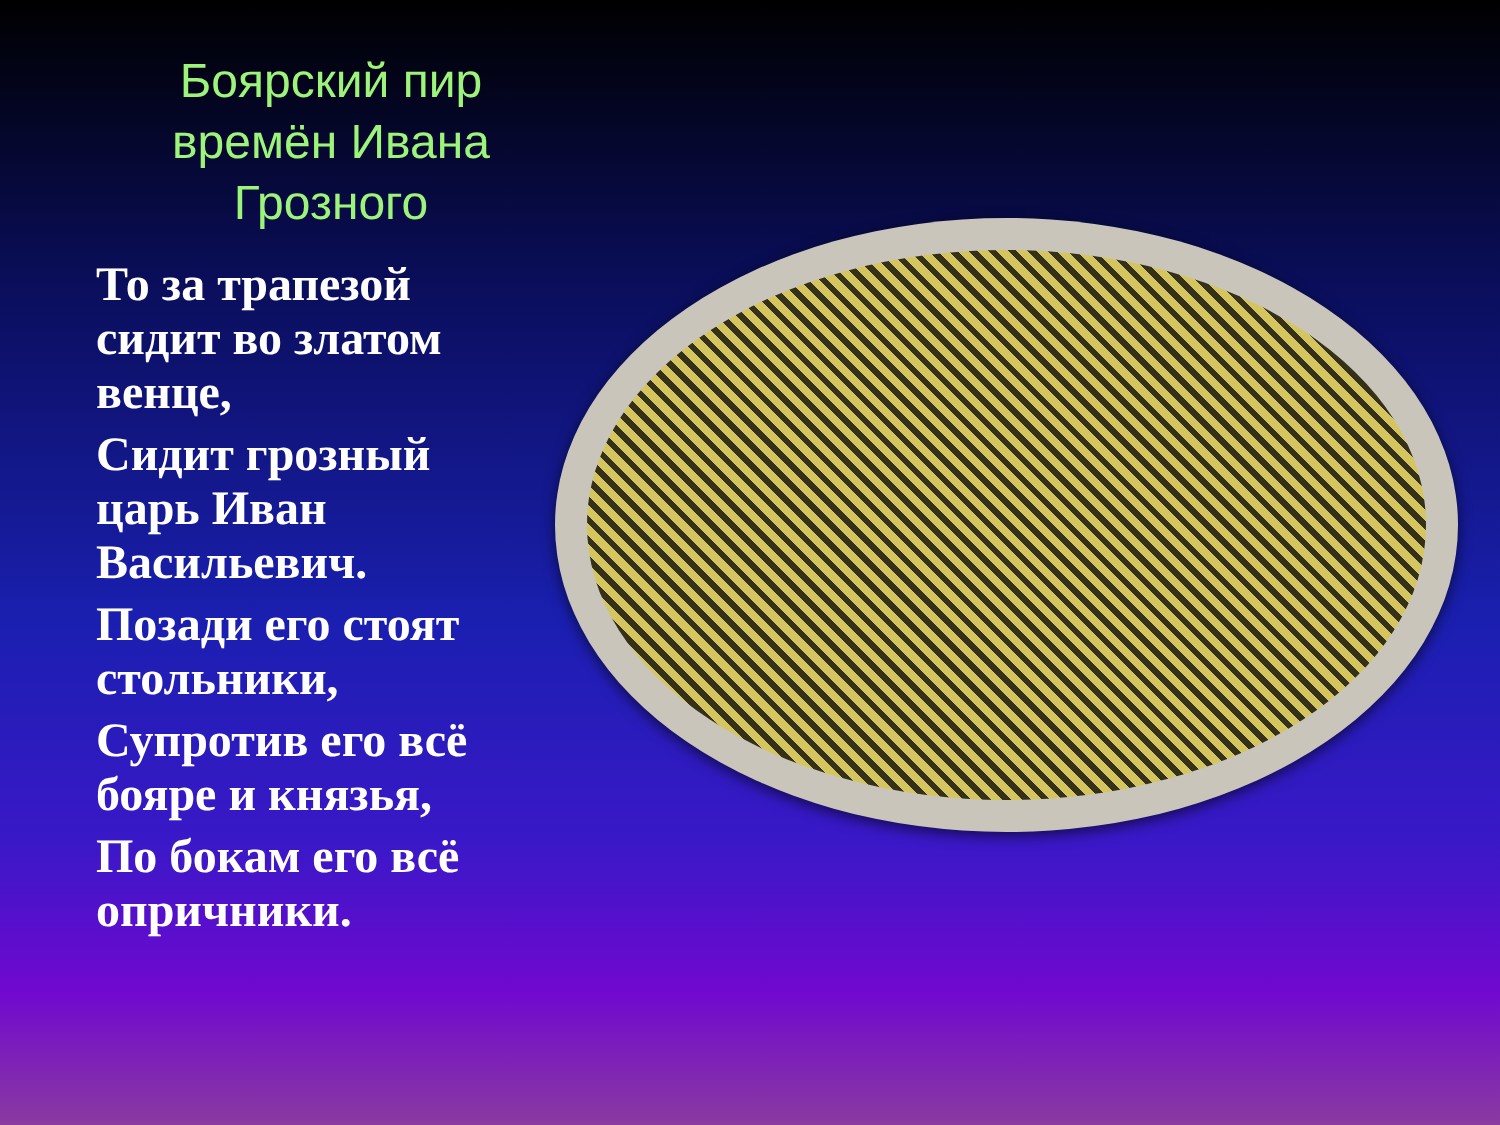Боярский пир времён Ивана Грозного
То за трапезой сидит во златом венце,
Сидит грозный царь Иван Васильевич.
Позади его стоят стольники,
Супротив его всё бояре и князья,
По бокам его всё опричники.